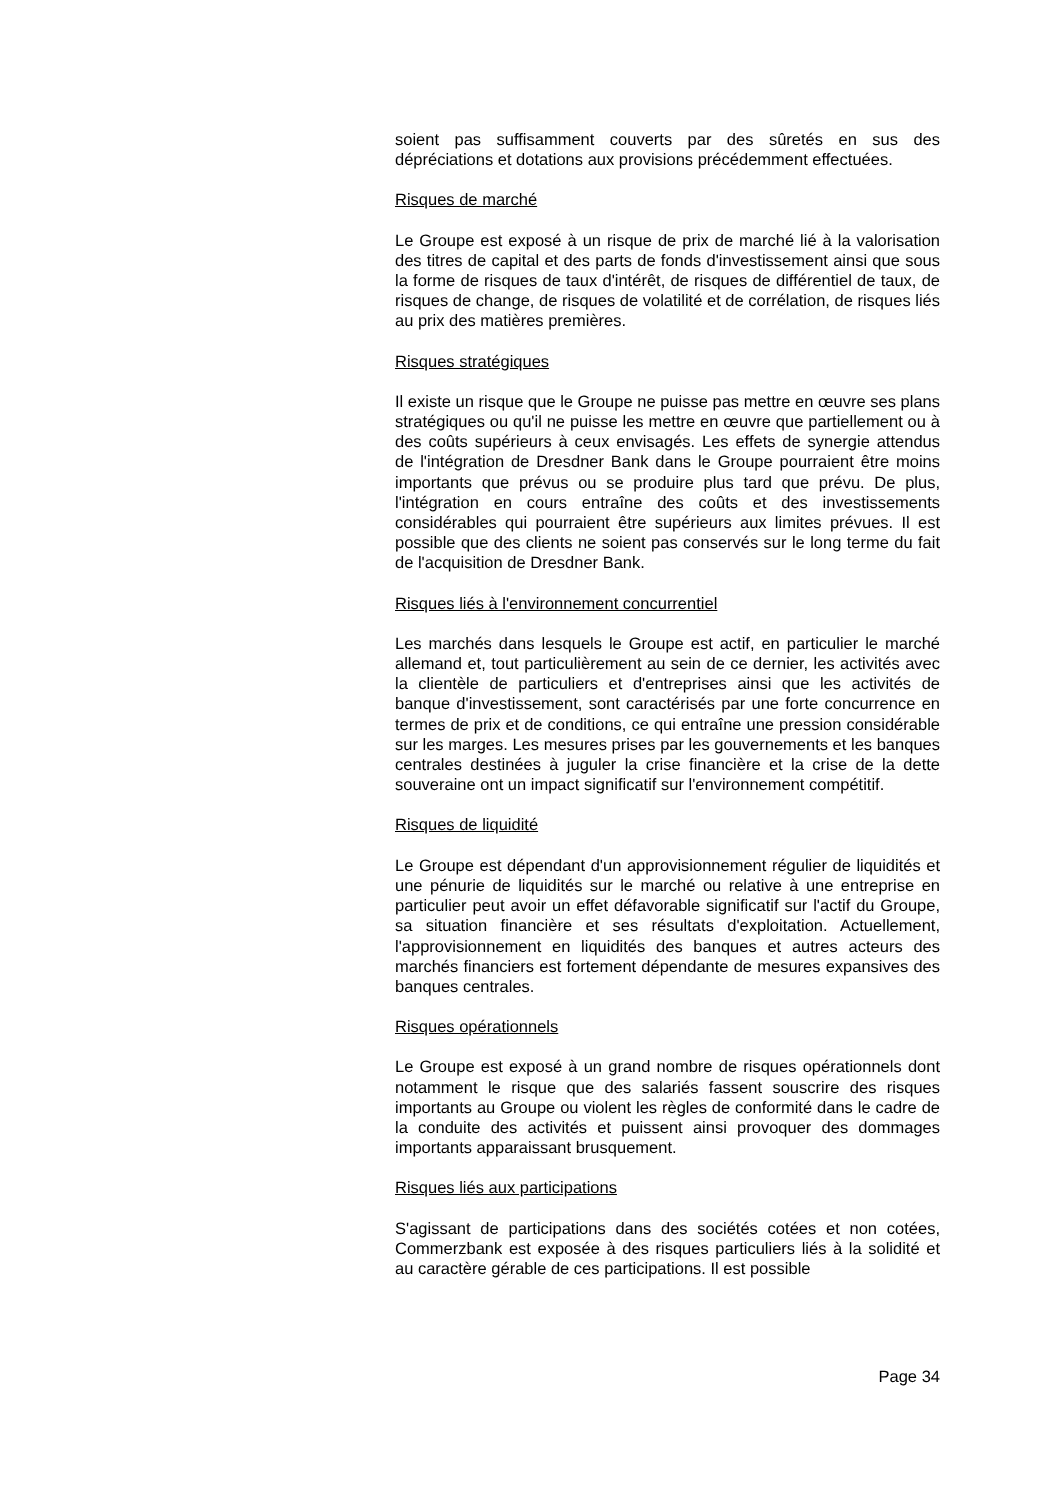soient pas suffisamment couverts par des sûretés en sus des dépréciations et dotations aux provisions précédemment effectuées.
Risques de marché
Le Groupe est exposé à un risque de prix de marché lié à la valorisation des titres de capital et des parts de fonds d'investissement ainsi que sous la forme de risques de taux d'intérêt, de risques de différentiel de taux, de risques de change, de risques de volatilité et de corrélation, de risques liés au prix des matières premières.
Risques stratégiques
Il existe un risque que le Groupe ne puisse pas mettre en œuvre ses plans stratégiques ou qu'il ne puisse les mettre en œuvre que partiellement ou à des coûts supérieurs à ceux envisagés. Les effets de synergie attendus de l'intégration de Dresdner Bank dans le Groupe pourraient être moins importants que prévus ou se produire plus tard que prévu. De plus, l'intégration en cours entraîne des coûts et des investissements considérables qui pourraient être supérieurs aux limites prévues. Il est possible que des clients ne soient pas conservés sur le long terme du fait de l'acquisition de Dresdner Bank.
Risques liés à l'environnement concurrentiel
Les marchés dans lesquels le Groupe est actif, en particulier le marché allemand et, tout particulièrement au sein de ce dernier, les activités avec la clientèle de particuliers et d'entreprises ainsi que les activités de banque d'investissement, sont caractérisés par une forte concurrence en termes de prix et de conditions, ce qui entraîne une pression considérable sur les marges. Les mesures prises par les gouvernements et les banques centrales destinées à juguler la crise financière et la crise de la dette souveraine ont un impact significatif sur l'environnement compétitif.
Risques de liquidité
Le Groupe est dépendant d'un approvisionnement régulier de liquidités et une pénurie de liquidités sur le marché ou relative à une entreprise en particulier peut avoir un effet défavorable significatif sur l'actif du Groupe, sa situation financière et ses résultats d'exploitation. Actuellement, l'approvisionnement en liquidités des banques et autres acteurs des marchés financiers est fortement dépendante de mesures expansives des banques centrales.
Risques opérationnels
Le Groupe est exposé à un grand nombre de risques opérationnels dont notamment le risque que des salariés fassent souscrire des risques importants au Groupe ou violent les règles de conformité dans le cadre de la conduite des activités et puissent ainsi provoquer des dommages importants apparaissant brusquement.
Risques liés aux participations
S'agissant de participations dans des sociétés cotées et non cotées, Commerzbank est exposée à des risques particuliers liés à la solidité et au caractère gérable de ces participations. Il est possible
Page 34